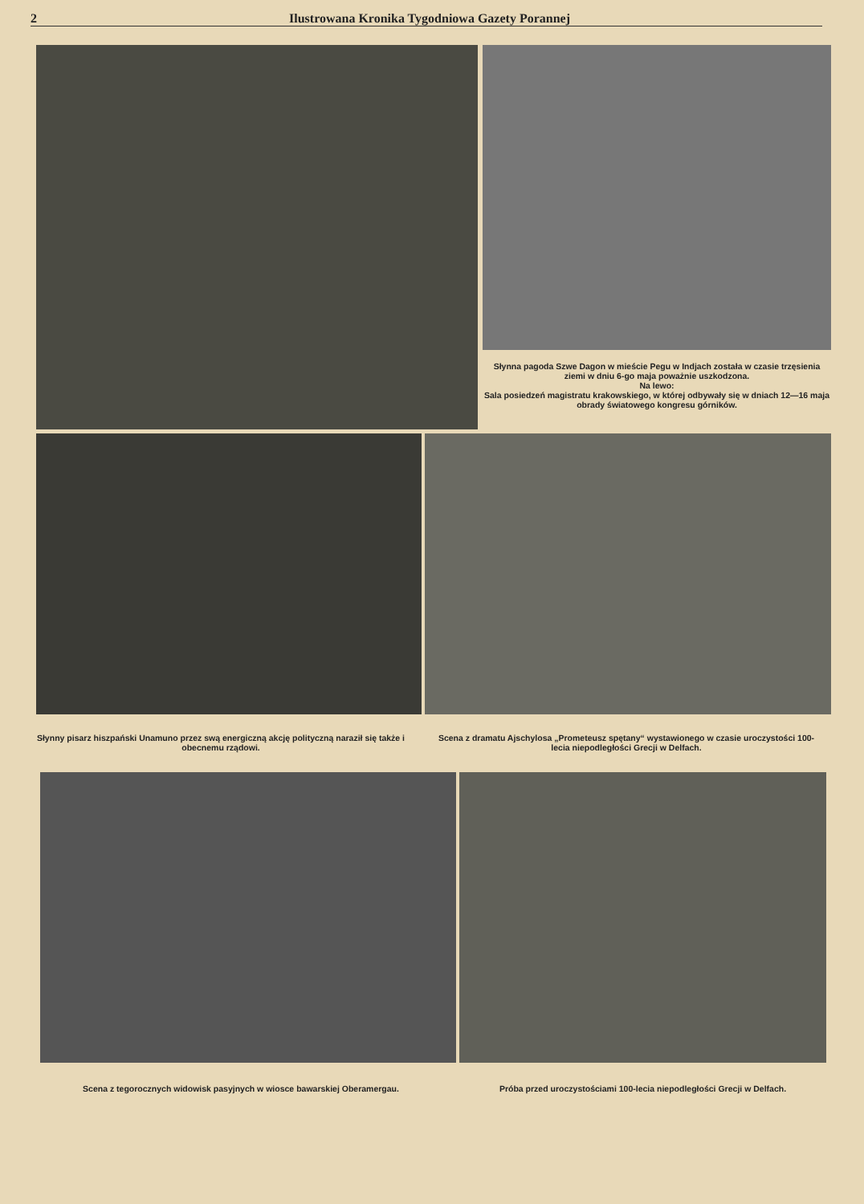2 Ilustrowana Kronika Tygodniowa Gazety Porannej
Słynna pagoda Szwe Dagon w mieście Pegu w Indjach została w czasie trzęsienia ziemi w dniu 6-go maja poważnie uszkodzona.
Na lewo:
Sala posiedzeń magistratu krakowskiego, w której odbywały się w dniach 12—16 maja obrady światowego kongresu górników.
Słynny pisarz hiszpański Unamuno przez swą energiczną akcję polityczną naraził się także i obecnemu rządowi.
Scena z dramatu Ajschylosa „Prometeusz spętany“ wystawionego w czasie uroczystości 100-lecia niepodległości Grecji w Delfach.
Scena z tegorocznych widowisk pasyjnych w wiosce bawarskiej Oberamergau. Próba przed uroczystościami 100-lecia niepodległości Grecji w Delfach.